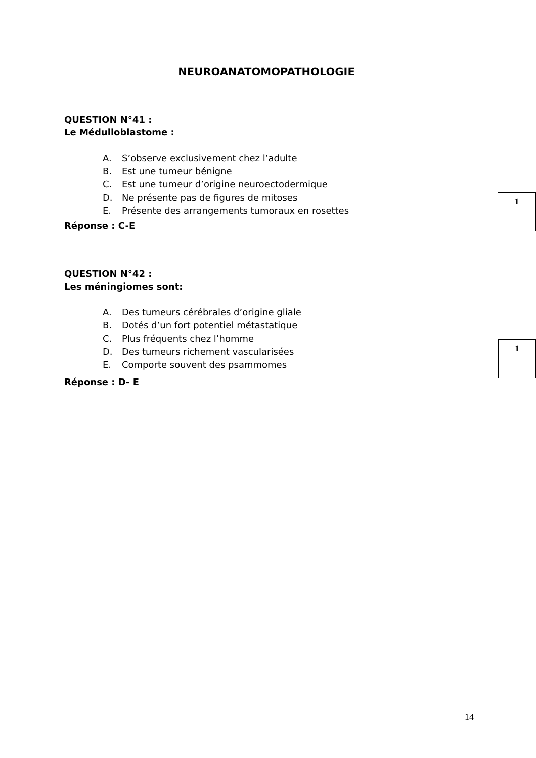NEUROANATOMOPATHOLOGIE
QUESTION N°41 :
Le Médulloblastome :
A. S’observe exclusivement chez l’adulte
B. Est une tumeur bénigne
C. Est une tumeur d’origine neuroectodermique
D. Ne présente pas de figures de mitoses
E. Présente des arrangements tumoraux en rosettes
1
Réponse : C-E
QUESTION N°42 :
Les méningiomes sont:
A. Des tumeurs cérébrales d’origine gliale
B. Dotés d’un fort potentiel métastatique
C. Plus fréquents chez l’homme
D. Des tumeurs richement vascularisées
E. Comporte souvent des psammomes
1
Réponse : D- E
14